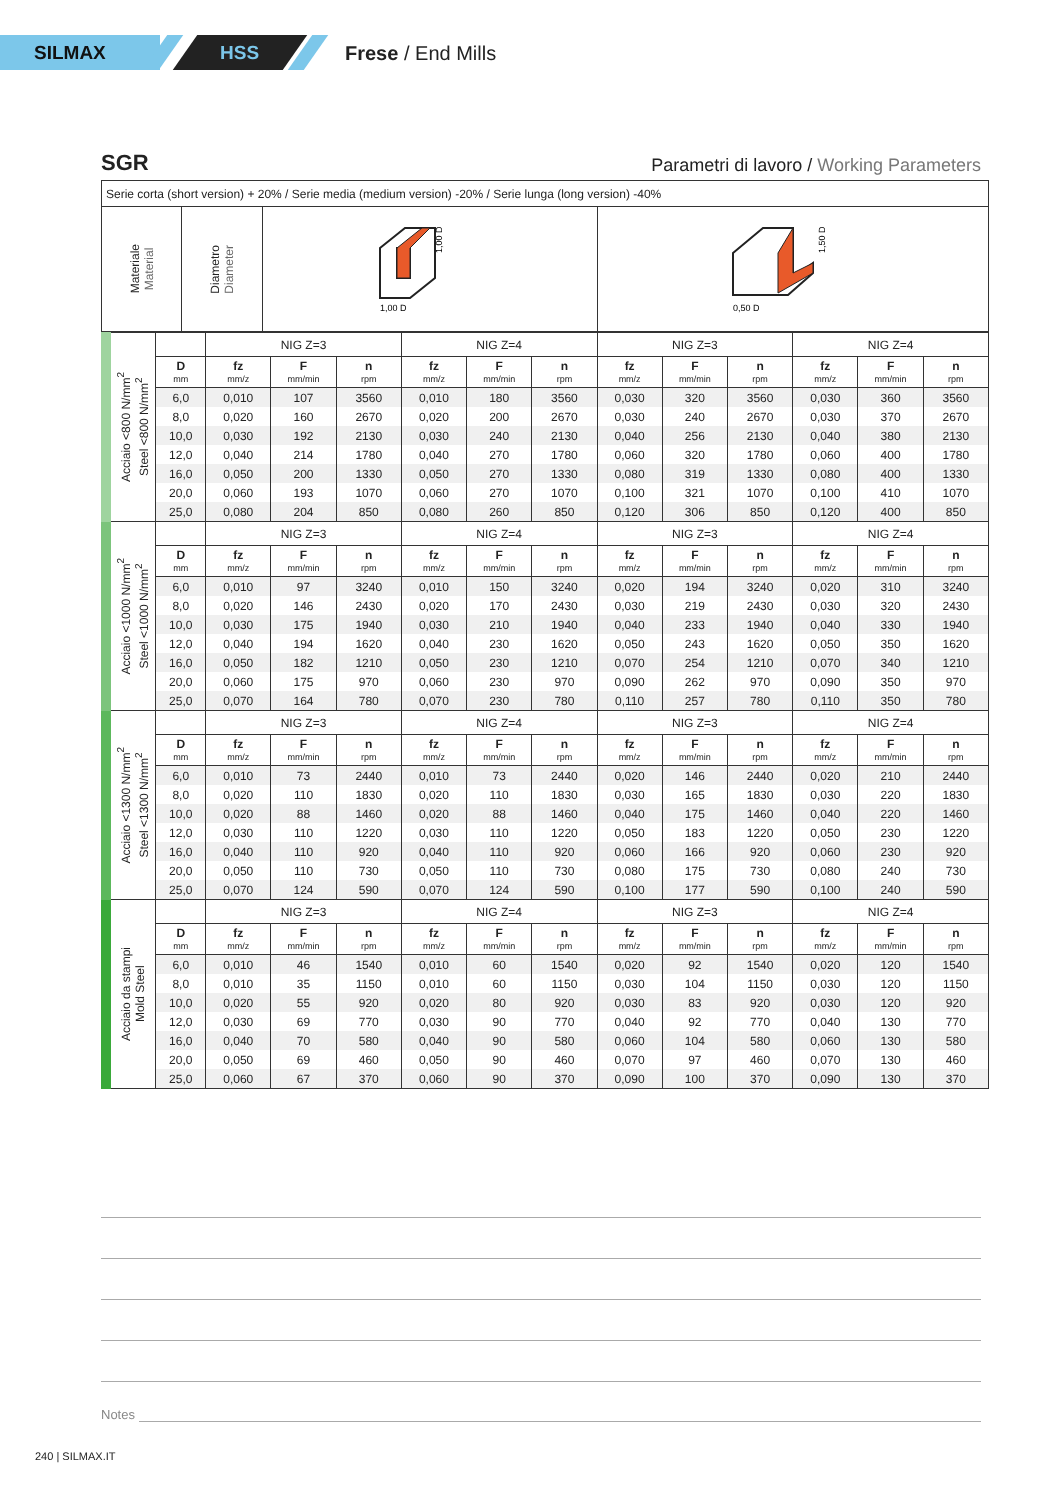SILMAX HSS Frese / End Mills
SGR
Parametri di lavoro / Working Parameters
| Serie corta (short version) + 20% / Serie media (medium version) -20% / Serie lunga (long version) -40% | | | |
| Materiale Material | Diametro Diameter | 1,00 D 1,00 D | 1,50 D 0,50 D |
| Acciaio <800 N/mm<sup>2</sup> Steel <800 N/mm<sup>2</sup> | | NIG Z=3 | | | NIG Z=4 | | | NIG Z=3 | | | NIG Z=4 | | |
| | D mm | fz mm/z | F mm/min | n rpm | fz mm/z | F mm/min | n rpm | fz mm/z | F mm/min | n rpm | fz mm/z | F mm/min | n rpm |
| | 6,0 | 0,010 | 107 | 3560 | 0,010 | 180 | 3560 | 0,030 | 320 | 3560 | 0,030 | 360 | 3560 |
| | 8,0 | 0,020 | 160 | 2670 | 0,020 | 200 | 2670 | 0,030 | 240 | 2670 | 0,030 | 370 | 2670 |
| | 10,0 | 0,030 | 192 | 2130 | 0,030 | 240 | 2130 | 0,040 | 256 | 2130 | 0,040 | 380 | 2130 |
| | 12,0 | 0,040 | 214 | 1780 | 0,040 | 270 | 1780 | 0,060 | 320 | 1780 | 0,060 | 400 | 1780 |
| | 16,0 | 0,050 | 200 | 1330 | 0,050 | 270 | 1330 | 0,080 | 319 | 1330 | 0,080 | 400 | 1330 |
| | 20,0 | 0,060 | 193 | 1070 | 0,060 | 270 | 1070 | 0,100 | 321 | 1070 | 0,100 | 410 | 1070 |
| | 25,0 | 0,080 | 204 | 850 | 0,080 | 260 | 850 | 0,120 | 306 | 850 | 0,120 | 400 | 850 |
| Acciaio <1000 N/mm<sup>2</sup> Steel <1000 N/mm<sup>2</sup> | | NIG Z=3 | | | NIG Z=4 | | | NIG Z=3 | | | NIG Z=4 | | |
| | D mm | fz mm/z | F mm/min | n rpm | fz mm/z | F mm/min | n rpm | fz mm/z | F mm/min | n rpm | fz mm/z | F mm/min | n rpm |
| | 6,0 | 0,010 | 97 | 3240 | 0,010 | 150 | 3240 | 0,020 | 194 | 3240 | 0,020 | 310 | 3240 |
| | 8,0 | 0,020 | 146 | 2430 | 0,020 | 170 | 2430 | 0,030 | 219 | 2430 | 0,030 | 320 | 2430 |
| | 10,0 | 0,030 | 175 | 1940 | 0,030 | 210 | 1940 | 0,040 | 233 | 1940 | 0,040 | 330 | 1940 |
| | 12,0 | 0,040 | 194 | 1620 | 0,040 | 230 | 1620 | 0,050 | 243 | 1620 | 0,050 | 350 | 1620 |
| | 16,0 | 0,050 | 182 | 1210 | 0,050 | 230 | 1210 | 0,070 | 254 | 1210 | 0,070 | 340 | 1210 |
| | 20,0 | 0,060 | 175 | 970 | 0,060 | 230 | 970 | 0,090 | 262 | 970 | 0,090 | 350 | 970 |
| | 25,0 | 0,070 | 164 | 780 | 0,070 | 230 | 780 | 0,110 | 257 | 780 | 0,110 | 350 | 780 |
| Acciaio <1300 N/mm<sup>2</sup> Steel <1300 N/mm<sup>2</sup> | | NIG Z=3 | | | NIG Z=4 | | | NIG Z=3 | | | NIG Z=4 | | |
| | D mm | fz mm/z | F mm/min | n rpm | fz mm/z | F mm/min | n rpm | fz mm/z | F mm/min | n rpm | fz mm/z | F mm/min | n rpm |
| | 6,0 | 0,010 | 73 | 2440 | 0,010 | 73 | 2440 | 0,020 | 146 | 2440 | 0,020 | 210 | 2440 |
| | 8,0 | 0,020 | 110 | 1830 | 0,020 | 110 | 1830 | 0,030 | 165 | 1830 | 0,030 | 220 | 1830 |
| | 10,0 | 0,020 | 88 | 1460 | 0,020 | 88 | 1460 | 0,040 | 175 | 1460 | 0,040 | 220 | 1460 |
| | 12,0 | 0,030 | 110 | 1220 | 0,030 | 110 | 1220 | 0,050 | 183 | 1220 | 0,050 | 230 | 1220 |
| | 16,0 | 0,040 | 110 | 920 | 0,040 | 110 | 920 | 0,060 | 166 | 920 | 0,060 | 230 | 920 |
| | 20,0 | 0,050 | 110 | 730 | 0,050 | 110 | 730 | 0,080 | 175 | 730 | 0,080 | 240 | 730 |
| | 25,0 | 0,070 | 124 | 590 | 0,070 | 124 | 590 | 0,100 | 177 | 590 | 0,100 | 240 | 590 |
| Acciaio da stampi Mold Steel | | NIG Z=3 | | | NIG Z=4 | | | NIG Z=3 | | | NIG Z=4 | | |
| | D mm | fz mm/z | F mm/min | n rpm | fz mm/z | F mm/min | n rpm | fz mm/z | F mm/min | n rpm | fz mm/z | F mm/min | n rpm |
| | 6,0 | 0,010 | 46 | 1540 | 0,010 | 60 | 1540 | 0,020 | 92 | 1540 | 0,020 | 120 | 1540 |
| | 8,0 | 0,010 | 35 | 1150 | 0,010 | 60 | 1150 | 0,030 | 104 | 1150 | 0,030 | 120 | 1150 |
| | 10,0 | 0,020 | 55 | 920 | 0,020 | 80 | 920 | 0,030 | 83 | 920 | 0,030 | 120 | 920 |
| | 12,0 | 0,030 | 69 | 770 | 0,030 | 90 | 770 | 0,040 | 92 | 770 | 0,040 | 130 | 770 |
| | 16,0 | 0,040 | 70 | 580 | 0,040 | 90 | 580 | 0,060 | 104 | 580 | 0,060 | 130 | 580 |
| | 20,0 | 0,050 | 69 | 460 | 0,050 | 90 | 460 | 0,070 | 97 | 460 | 0,070 | 130 | 460 |
| | 25,0 | 0,060 | 67 | 370 | 0,060 | 90 | 370 | 0,090 | 100 | 370 | 0,090 | 130 | 370 |
Notes
240 | SILMAX.IT